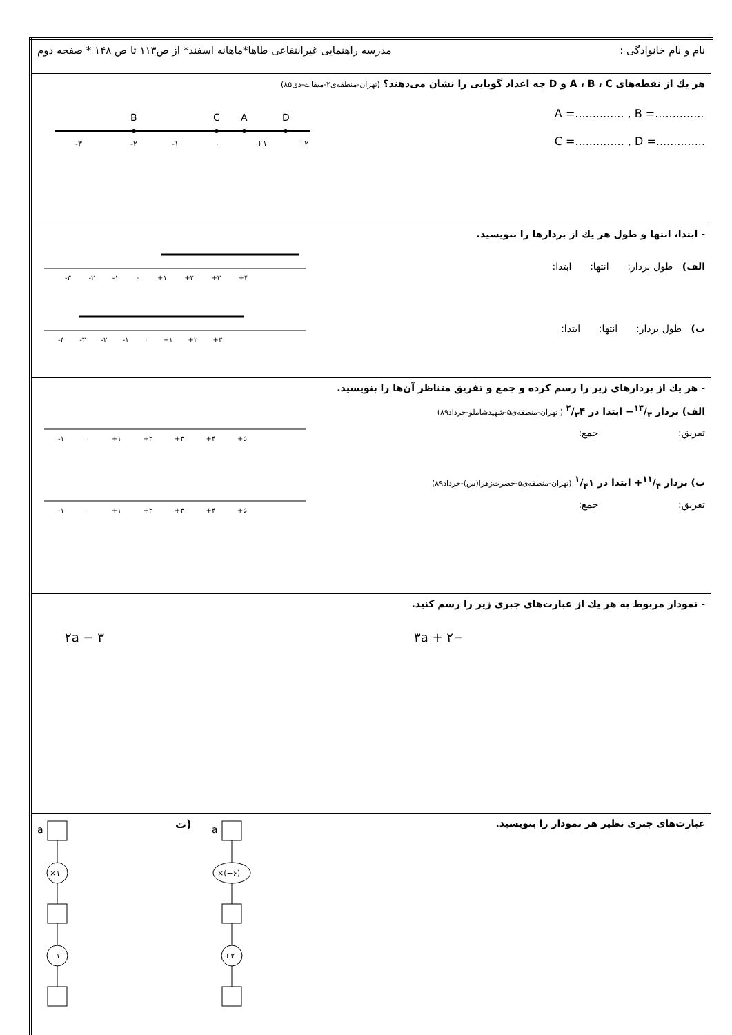| نام و نام خانوادگی : مدرسه راهنمایی غیرانتفاعی طاها*ماهانه اسفند* از ص۱۱۳ تا ص ۱۴۸ * صفحه دوم |
| هر یك از نقطه‌های A ، B ، C و D چه اعداد گویایی را نشان می‌دهند؟ (تهران-منطقه‌ی۲-میقات-دی۸۵) A =.............. , B =.............. C =.............. , D =.............. B C A D -۳ -۲ -۱ ۰ +۱ +۲ |
| - ابتدا، انتها و طول هر یك از بردارها را بنویسید. الف) طول بردار: انتها: ابتدا: -۳ -۲ -۱ ۰ +۱ +۲ +۳ +۴ ب) طول بردار: انتها: ابتدا: -۴ -۳ -۲ -۱ ۰ +۱ +۲ +۳ |
| - هر یك از بردارهای زیر را رسم کرده و جمع و تفریق متناظر آن‌ها را بنویسید. الف) بردار ۱۳/۳− ابتدا در ۲/۳۴ ( تهران-منطقه‌ی۵-شهیدشاملو-خرداد۸۹) تفریق: جمع: -۱ ۰ +۱ +۲ +۳ +۴ +۵ ب) بردار ۱۱/۴+ ابتدا در ۱/۴۱ (تهران-منطقه‌ی۵-حضرت‌زهرا(س)-خرداد۸۹) تفریق: جمع: -۱ ۰ +۱ +۲ +۳ +۴ +۵ |
| - نمودار مربوط به هر یك از عبارت‌های جبری زیر را رسم کنید. −۳a + ۲ ۲a − ۳ |
| عبارت‌های جبری نظیر هر نمودار را بنویسید. a ×۱ −۱ ت) a ×(−۶) +۲ |